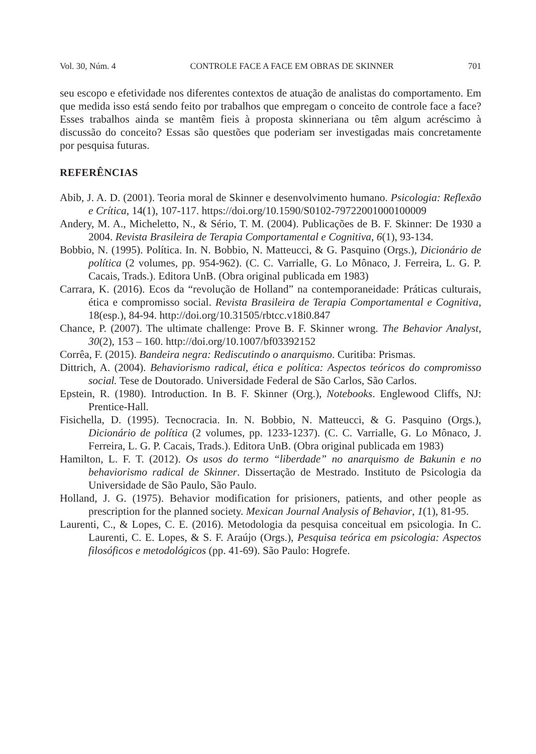Vol. 30, Núm. 4 CONTROLE FACE A FACE EM OBRAS DE SKINNER 701
seu escopo e efetividade nos diferentes contextos de atuação de analistas do comportamento. Em que medida isso está sendo feito por trabalhos que empregam o conceito de controle face a face? Esses trabalhos ainda se mantêm fieis à proposta skinneriana ou têm algum acréscimo à discussão do conceito? Essas são questões que poderiam ser investigadas mais concretamente por pesquisa futuras.
REFERÊNCIAS
Abib, J. A. D. (2001). Teoria moral de Skinner e desenvolvimento humano. Psicologia: Reflexão e Crítica, 14(1), 107-117. https://doi.org/10.1590/S0102-79722001000100009
Andery, M. A., Micheletto, N., & Sério, T. M. (2004). Publicações de B. F. Skinner: De 1930 a 2004. Revista Brasileira de Terapia Comportamental e Cognitiva, 6(1), 93-134.
Bobbio, N. (1995). Política. In. N. Bobbio, N. Matteucci, & G. Pasquino (Orgs.), Dicionário de política (2 volumes, pp. 954-962). (C. C. Varrialle, G. Lo Mônaco, J. Ferreira, L. G. P. Cacais, Trads.). Editora UnB. (Obra original publicada em 1983)
Carrara, K. (2016). Ecos da “revolução de Holland” na contemporaneidade: Práticas culturais, ética e compromisso social. Revista Brasileira de Terapia Comportamental e Cognitiva, 18(esp.), 84-94. http://doi.org/10.31505/rbtcc.v18i0.847
Chance, P. (2007). The ultimate challenge: Prove B. F. Skinner wrong. The Behavior Analyst, 30(2), 153 – 160. http://doi.org/10.1007/bf03392152
Corrêa, F. (2015). Bandeira negra: Rediscutindo o anarquismo. Curitiba: Prismas.
Dittrich, A. (2004). Behaviorismo radical, ética e política: Aspectos teóricos do compromisso social. Tese de Doutorado. Universidade Federal de São Carlos, São Carlos.
Epstein, R. (1980). Introduction. In B. F. Skinner (Org.), Notebooks. Englewood Cliffs, NJ: Prentice-Hall.
Fisichella, D. (1995). Tecnocracia. In. N. Bobbio, N. Matteucci, & G. Pasquino (Orgs.), Dicionário de política (2 volumes, pp. 1233-1237). (C. C. Varrialle, G. Lo Mônaco, J. Ferreira, L. G. P. Cacais, Trads.). Editora UnB. (Obra original publicada em 1983)
Hamilton, L. F. T. (2012). Os usos do termo “liberdade” no anarquismo de Bakunin e no behaviorismo radical de Skinner. Dissertação de Mestrado. Instituto de Psicologia da Universidade de São Paulo, São Paulo.
Holland, J. G. (1975). Behavior modification for prisioners, patients, and other people as prescription for the planned society. Mexican Journal Analysis of Behavior, 1(1), 81-95.
Laurenti, C., & Lopes, C. E. (2016). Metodologia da pesquisa conceitual em psicologia. In C. Laurenti, C. E. Lopes, & S. F. Araújo (Orgs.), Pesquisa teórica em psicologia: Aspectos filosóficos e metodológicos (pp. 41-69). São Paulo: Hogrefe.